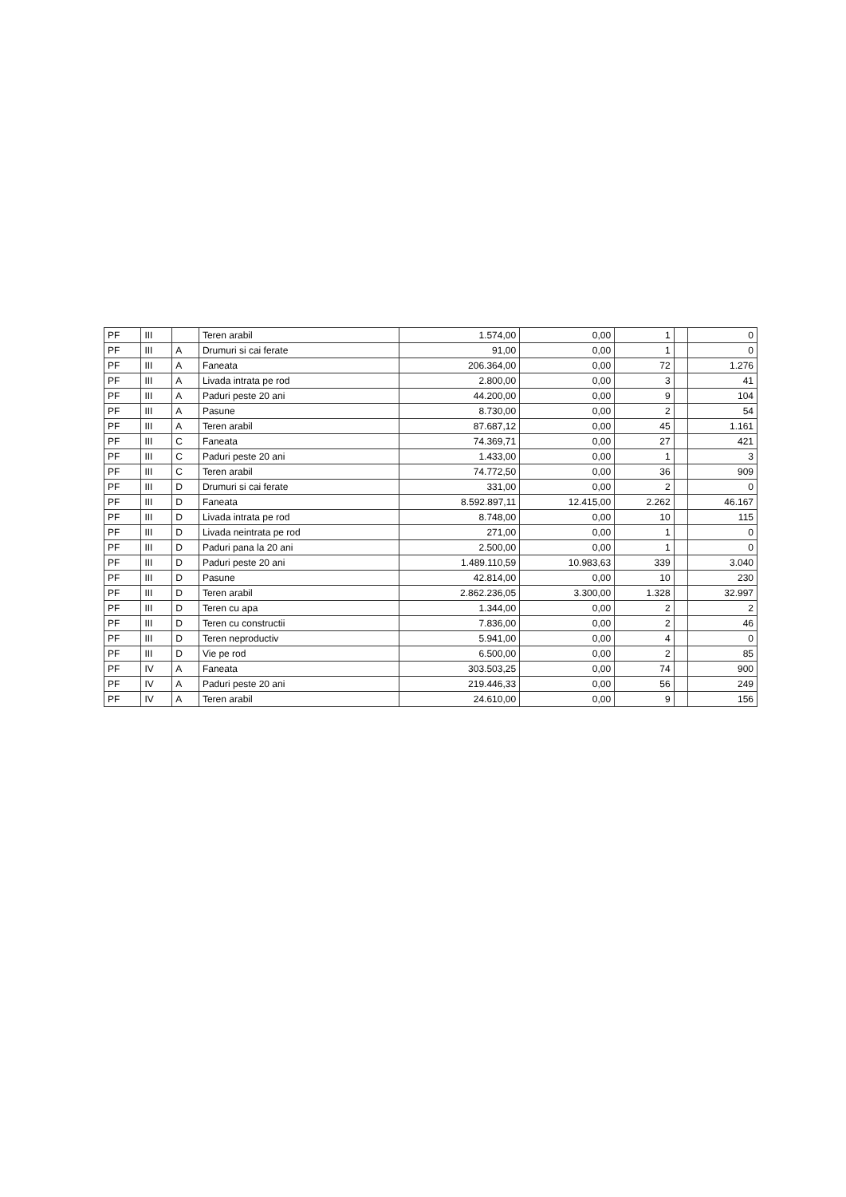| PF | III | | Teren arabil | 1.574,00 | 0,00 | 1 | | 0 |
| PF | III | A | Drumuri si cai ferate | 91,00 | 0,00 | 1 | | 0 |
| PF | III | A | Faneata | 206.364,00 | 0,00 | 72 | | 1.276 |
| PF | III | A | Livada intrata pe rod | 2.800,00 | 0,00 | 3 | | 41 |
| PF | III | A | Paduri peste 20 ani | 44.200,00 | 0,00 | 9 | | 104 |
| PF | III | A | Pasune | 8.730,00 | 0,00 | 2 | | 54 |
| PF | III | A | Teren arabil | 87.687,12 | 0,00 | 45 | | 1.161 |
| PF | III | C | Faneata | 74.369,71 | 0,00 | 27 | | 421 |
| PF | III | C | Paduri peste 20 ani | 1.433,00 | 0,00 | 1 | | 3 |
| PF | III | C | Teren arabil | 74.772,50 | 0,00 | 36 | | 909 |
| PF | III | D | Drumuri si cai ferate | 331,00 | 0,00 | 2 | | 0 |
| PF | III | D | Faneata | 8.592.897,11 | 12.415,00 | 2.262 | | 46.167 |
| PF | III | D | Livada intrata pe rod | 8.748,00 | 0,00 | 10 | | 115 |
| PF | III | D | Livada neintrata pe rod | 271,00 | 0,00 | 1 | | 0 |
| PF | III | D | Paduri pana la 20 ani | 2.500,00 | 0,00 | 1 | | 0 |
| PF | III | D | Paduri peste 20 ani | 1.489.110,59 | 10.983,63 | 339 | | 3.040 |
| PF | III | D | Pasune | 42.814,00 | 0,00 | 10 | | 230 |
| PF | III | D | Teren arabil | 2.862.236,05 | 3.300,00 | 1.328 | | 32.997 |
| PF | III | D | Teren cu apa | 1.344,00 | 0,00 | 2 | | 2 |
| PF | III | D | Teren cu constructii | 7.836,00 | 0,00 | 2 | | 46 |
| PF | III | D | Teren neproductiv | 5.941,00 | 0,00 | 4 | | 0 |
| PF | III | D | Vie pe rod | 6.500,00 | 0,00 | 2 | | 85 |
| PF | IV | A | Faneata | 303.503,25 | 0,00 | 74 | | 900 |
| PF | IV | A | Paduri peste 20 ani | 219.446,33 | 0,00 | 56 | | 249 |
| PF | IV | A | Teren arabil | 24.610,00 | 0,00 | 9 | | 156 |